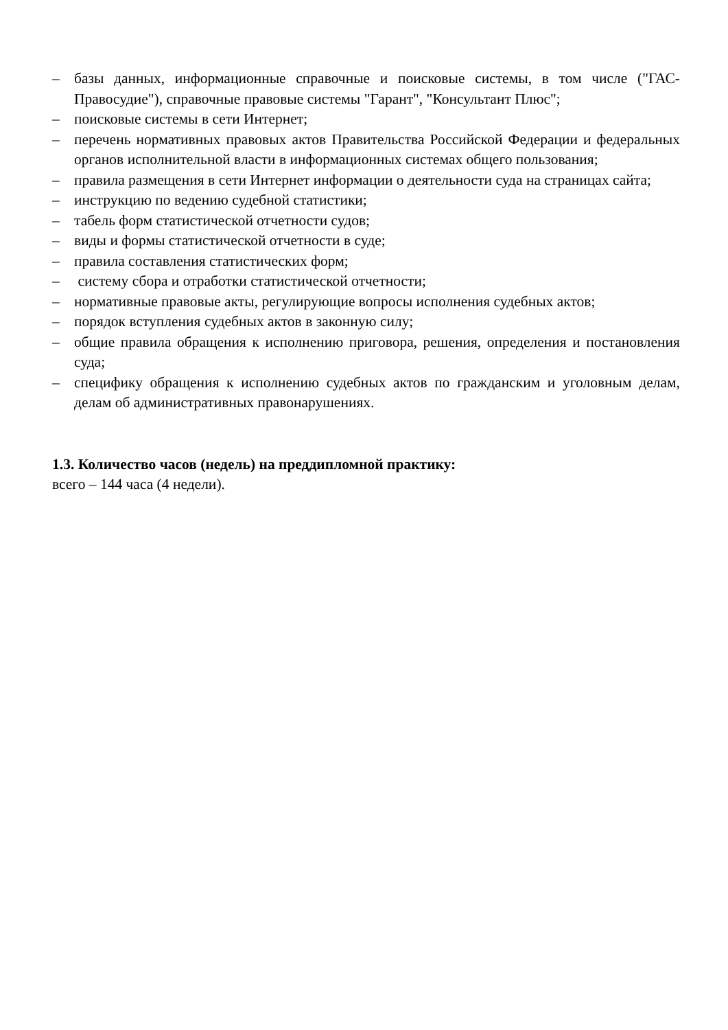– базы данных, информационные справочные и поисковые системы, в том числе ("ГАС-Правосудие"), справочные правовые системы "Гарант", "Консультант Плюс";
– поисковые системы в сети Интернет;
– перечень нормативных правовых актов Правительства Российской Федерации и федеральных органов исполнительной власти в информационных системах общего пользования;
– правила размещения в сети Интернет информации о деятельности суда на страницах сайта;
– инструкцию по ведению судебной статистики;
– табель форм статистической отчетности судов;
– виды и формы статистической отчетности в суде;
– правила составления статистических форм;
– систему сбора и отработки статистической отчетности;
– нормативные правовые акты, регулирующие вопросы исполнения судебных актов;
– порядок вступления судебных актов в законную силу;
– общие правила обращения к исполнению приговора, решения, определения и постановления суда;
– специфику обращения к исполнению судебных актов по гражданским и уголовным делам, делам об административных правонарушениях.
1.3. Количество часов (недель) на преддипломной практику:
всего – 144 часа (4 недели).